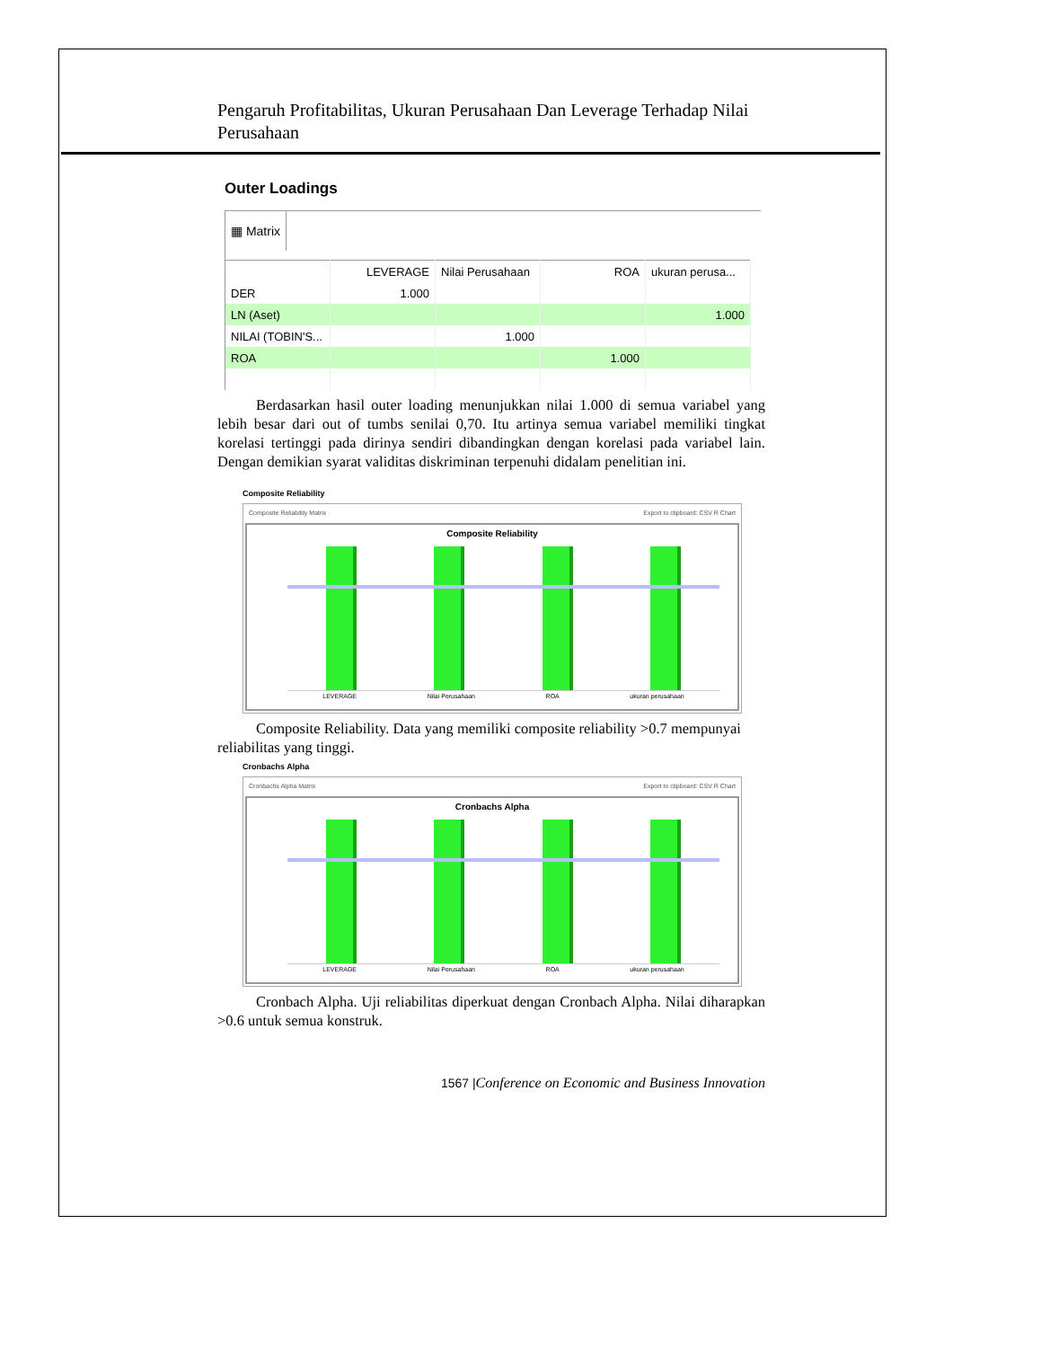Pengaruh Profitabilitas, Ukuran Perusahaan Dan Leverage Terhadap Nilai Perusahaan
Outer Loadings
▦ Matrix
| | LEVERAGE | Nilai Perusahaan | ROA | ukuran perusa... |
| --- | --- | --- | --- | --- |
| DER | 1.000 | | | |
| LN (Aset) | | | | 1.000 |
| NILAI (TOBIN'S... | | 1.000 | | |
| ROA | | | 1.000 | |
Berdasarkan hasil outer loading menunjukkan nilai 1.000 di semua variabel yang lebih besar dari out of tumbs senilai 0,70. Itu artinya semua variabel memiliki tingkat korelasi tertinggi pada dirinya sendiri dibandingkan dengan korelasi pada variabel lain. Dengan demikian syarat validitas diskriminan terpenuhi didalam penelitian ini.
Composite Reliability
Composite Reliability Matrix Export to clipboard: CSV R Chart
Composite Reliability
LEVERAGE Nilai Perusahaan ROA ukuran perusahaan
Composite Reliability. Data yang memiliki composite reliability >0.7 mempunyai reliabilitas yang tinggi.
Cronbachs Alpha
Cronbachs Alpha Matrix Export to clipboard: CSV R Chart
Cronbachs Alpha
LEVERAGE Nilai Perusahaan ROA ukuran perusahaan
Cronbach Alpha. Uji reliabilitas diperkuat dengan Cronbach Alpha. Nilai diharapkan >0.6 untuk semua konstruk.
1567 |Conference on Economic and Business Innovation